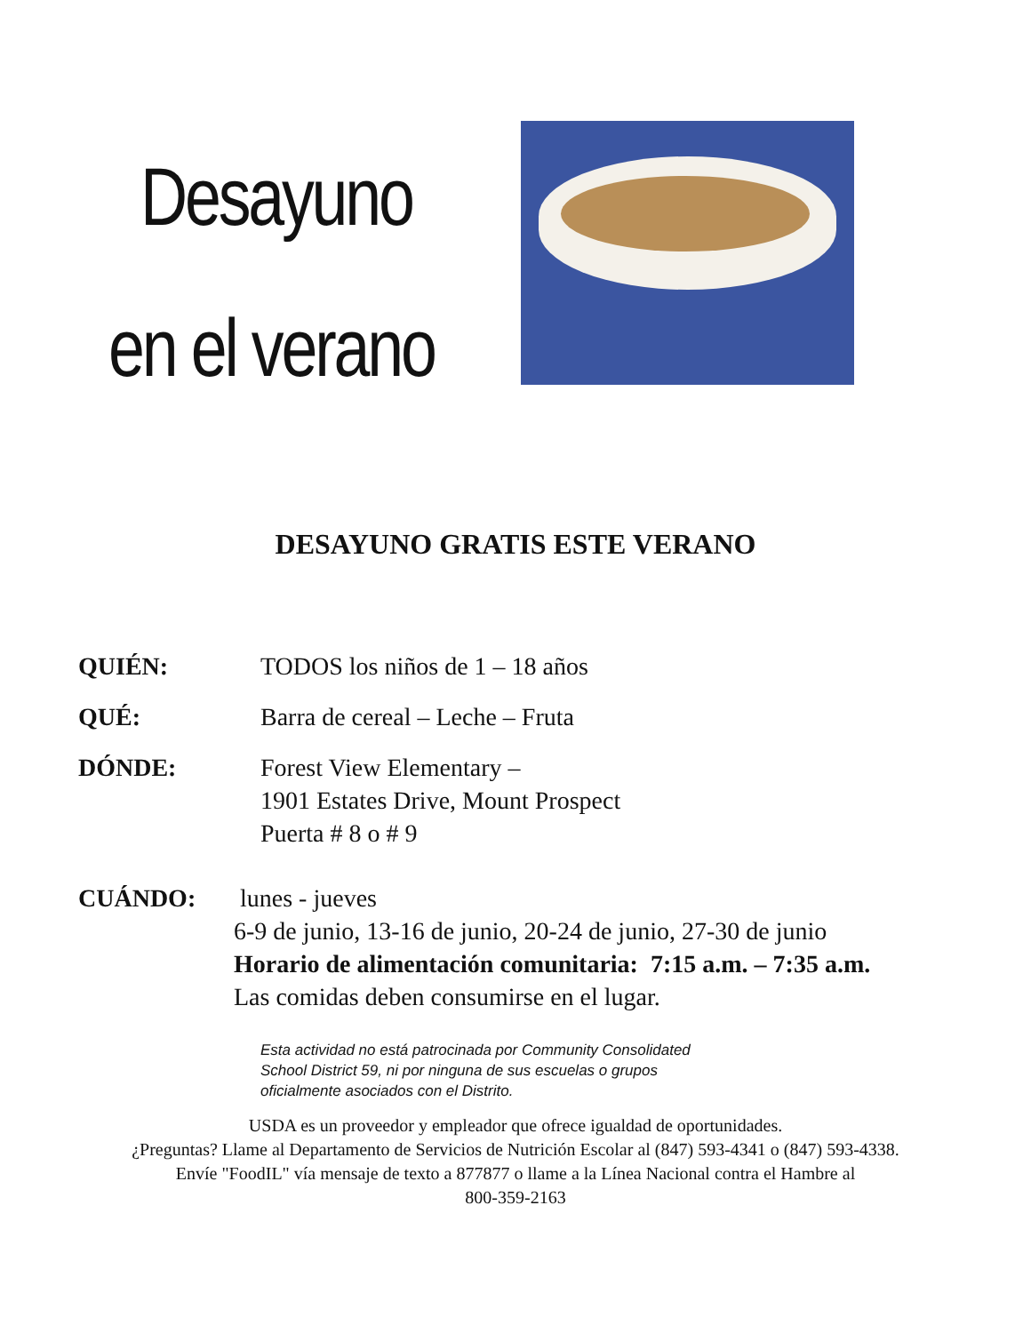Desayuno
en el verano
DESAYUNO GRATIS ESTE VERANO
QUIÉN: TODOS los niños de 1 – 18 años
QUÉ: Barra de cereal – Leche – Fruta
DÓNDE: Forest View Elementary –
1901 Estates Drive, Mount Prospect
Puerta # 8 o # 9
CUÁNDO: lunes - jueves
6-9 de junio, 13-16 de junio, 20-24 de junio, 27-30 de junio
Horario de alimentación comunitaria: 7:15 a.m. – 7:35 a.m.
Las comidas deben consumirse en el lugar.
Esta actividad no está patrocinada por Community Consolidated
School District 59, ni por ninguna de sus escuelas o grupos
oficialmente asociados con el Distrito.
USDA es un proveedor y empleador que ofrece igualdad de oportunidades.
¿Preguntas? Llame al Departamento de Servicios de Nutrición Escolar al (847) 593-4341 o (847) 593-4338.
Envíe "FoodIL" vía mensaje de texto a 877877 o llame a la Línea Nacional contra el Hambre al
800-359-2163